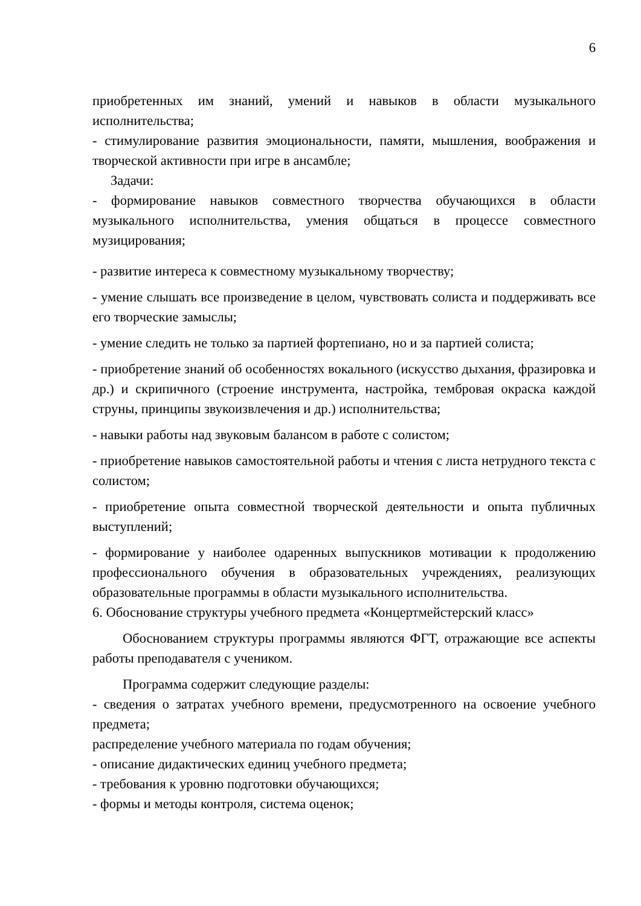6
приобретенных им знаний, умений и навыков в области музыкального исполнительства;
- стимулирование развития эмоциональности, памяти, мышления, воображения и творческой активности при игре в ансамбле;
Задачи:
- формирование навыков совместного творчества обучающихся в области музыкального исполнительства, умения общаться в процессе совместного музицирования;
- развитие интереса к совместному музыкальному творчеству;
- умение слышать все произведение в целом, чувствовать солиста и поддерживать все его творческие замыслы;
- умение следить не только за партией фортепиано, но и за партией солиста;
- приобретение знаний об особенностях вокального (искусство дыхания, фразировка и др.) и скрипичного (строение инструмента, настройка, тембровая окраска каждой струны, принципы звукоизвлечения и др.) исполнительства;
- навыки работы над звуковым балансом в работе с солистом;
- приобретение навыков самостоятельной работы и чтения с листа нетрудного текста с солистом;
- приобретение опыта совместной творческой деятельности и опыта публичных выступлений;
- формирование у наиболее одаренных выпускников мотивации к продолжению профессионального обучения в образовательных учреждениях, реализующих образовательные программы в области музыкального исполнительства.
6. Обоснование структуры учебного предмета «Концертмейстерский класс»
Обоснованием структуры программы являются ФГТ, отражающие все аспекты работы преподавателя с учеником.
Программа содержит следующие разделы:
- сведения о затратах учебного времени, предусмотренного на освоение учебного предмета;
распределение учебного материала по годам обучения;
- описание дидактических единиц учебного предмета;
- требования к уровню подготовки обучающихся;
- формы и методы контроля, система оценок;